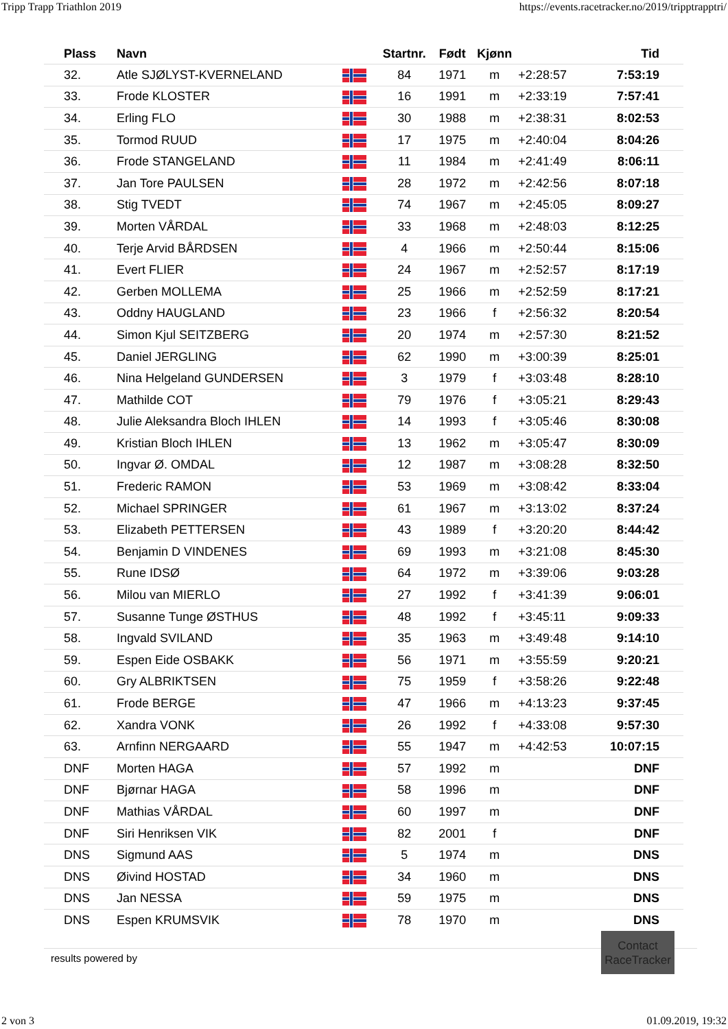Tripp Trapp Triathlon 2019 https://events.racetracker.no/2019/tripptrapptri/
| Plass | Navn | | Startnr. | Født | Kjønn | | Tid |
| --- | --- | --- | --- | --- | --- | --- | --- |
| 32. | Atle SJØLYST-KVERNELAND | | 84 | 1971 | m | +2:28:57 | 7:53:19 |
| 33. | Frode KLOSTER | | 16 | 1991 | m | +2:33:19 | 7:57:41 |
| 34. | Erling FLO | | 30 | 1988 | m | +2:38:31 | 8:02:53 |
| 35. | Tormod RUUD | | 17 | 1975 | m | +2:40:04 | 8:04:26 |
| 36. | Frode STANGELAND | | 11 | 1984 | m | +2:41:49 | 8:06:11 |
| 37. | Jan Tore PAULSEN | | 28 | 1972 | m | +2:42:56 | 8:07:18 |
| 38. | Stig TVEDT | | 74 | 1967 | m | +2:45:05 | 8:09:27 |
| 39. | Morten VÅRDAL | | 33 | 1968 | m | +2:48:03 | 8:12:25 |
| 40. | Terje Arvid BÅRDSEN | | 4 | 1966 | m | +2:50:44 | 8:15:06 |
| 41. | Evert FLIER | | 24 | 1967 | m | +2:52:57 | 8:17:19 |
| 42. | Gerben MOLLEMA | | 25 | 1966 | m | +2:52:59 | 8:17:21 |
| 43. | Oddny HAUGLAND | | 23 | 1966 | f | +2:56:32 | 8:20:54 |
| 44. | Simon Kjul SEITZBERG | | 20 | 1974 | m | +2:57:30 | 8:21:52 |
| 45. | Daniel JERGLING | | 62 | 1990 | m | +3:00:39 | 8:25:01 |
| 46. | Nina Helgeland GUNDERSEN | | 3 | 1979 | f | +3:03:48 | 8:28:10 |
| 47. | Mathilde COT | | 79 | 1976 | f | +3:05:21 | 8:29:43 |
| 48. | Julie Aleksandra Bloch IHLEN | | 14 | 1993 | f | +3:05:46 | 8:30:08 |
| 49. | Kristian Bloch IHLEN | | 13 | 1962 | m | +3:05:47 | 8:30:09 |
| 50. | Ingvar Ø. OMDAL | | 12 | 1987 | m | +3:08:28 | 8:32:50 |
| 51. | Frederic RAMON | | 53 | 1969 | m | +3:08:42 | 8:33:04 |
| 52. | Michael SPRINGER | | 61 | 1967 | m | +3:13:02 | 8:37:24 |
| 53. | Elizabeth PETTERSEN | | 43 | 1989 | f | +3:20:20 | 8:44:42 |
| 54. | Benjamin D VINDENES | | 69 | 1993 | m | +3:21:08 | 8:45:30 |
| 55. | Rune IDSØ | | 64 | 1972 | m | +3:39:06 | 9:03:28 |
| 56. | Milou van MIERLO | | 27 | 1992 | f | +3:41:39 | 9:06:01 |
| 57. | Susanne Tunge ØSTHUS | | 48 | 1992 | f | +3:45:11 | 9:09:33 |
| 58. | Ingvald SVILAND | | 35 | 1963 | m | +3:49:48 | 9:14:10 |
| 59. | Espen Eide OSBAKK | | 56 | 1971 | m | +3:55:59 | 9:20:21 |
| 60. | Gry ALBRIKTSEN | | 75 | 1959 | f | +3:58:26 | 9:22:48 |
| 61. | Frode BERGE | | 47 | 1966 | m | +4:13:23 | 9:37:45 |
| 62. | Xandra VONK | | 26 | 1992 | f | +4:33:08 | 9:57:30 |
| 63. | Arnfinn NERGAARD | | 55 | 1947 | m | +4:42:53 | 10:07:15 |
| DNF | Morten HAGA | | 57 | 1992 | m | | DNF |
| DNF | Bjørnar HAGA | | 58 | 1996 | m | | DNF |
| DNF | Mathias VÅRDAL | | 60 | 1997 | m | | DNF |
| DNF | Siri Henriksen VIK | | 82 | 2001 | f | | DNF |
| DNS | Sigmund AAS | | 5 | 1974 | m | | DNS |
| DNS | Øivind HOSTAD | | 34 | 1960 | m | | DNS |
| DNS | Jan NESSA | | 59 | 1975 | m | | DNS |
| DNS | Espen KRUMSVIK | | 78 | 1970 | m | | DNS |
results powered by
Contact RaceTracker
2 von 3 01.09.2019, 19:32